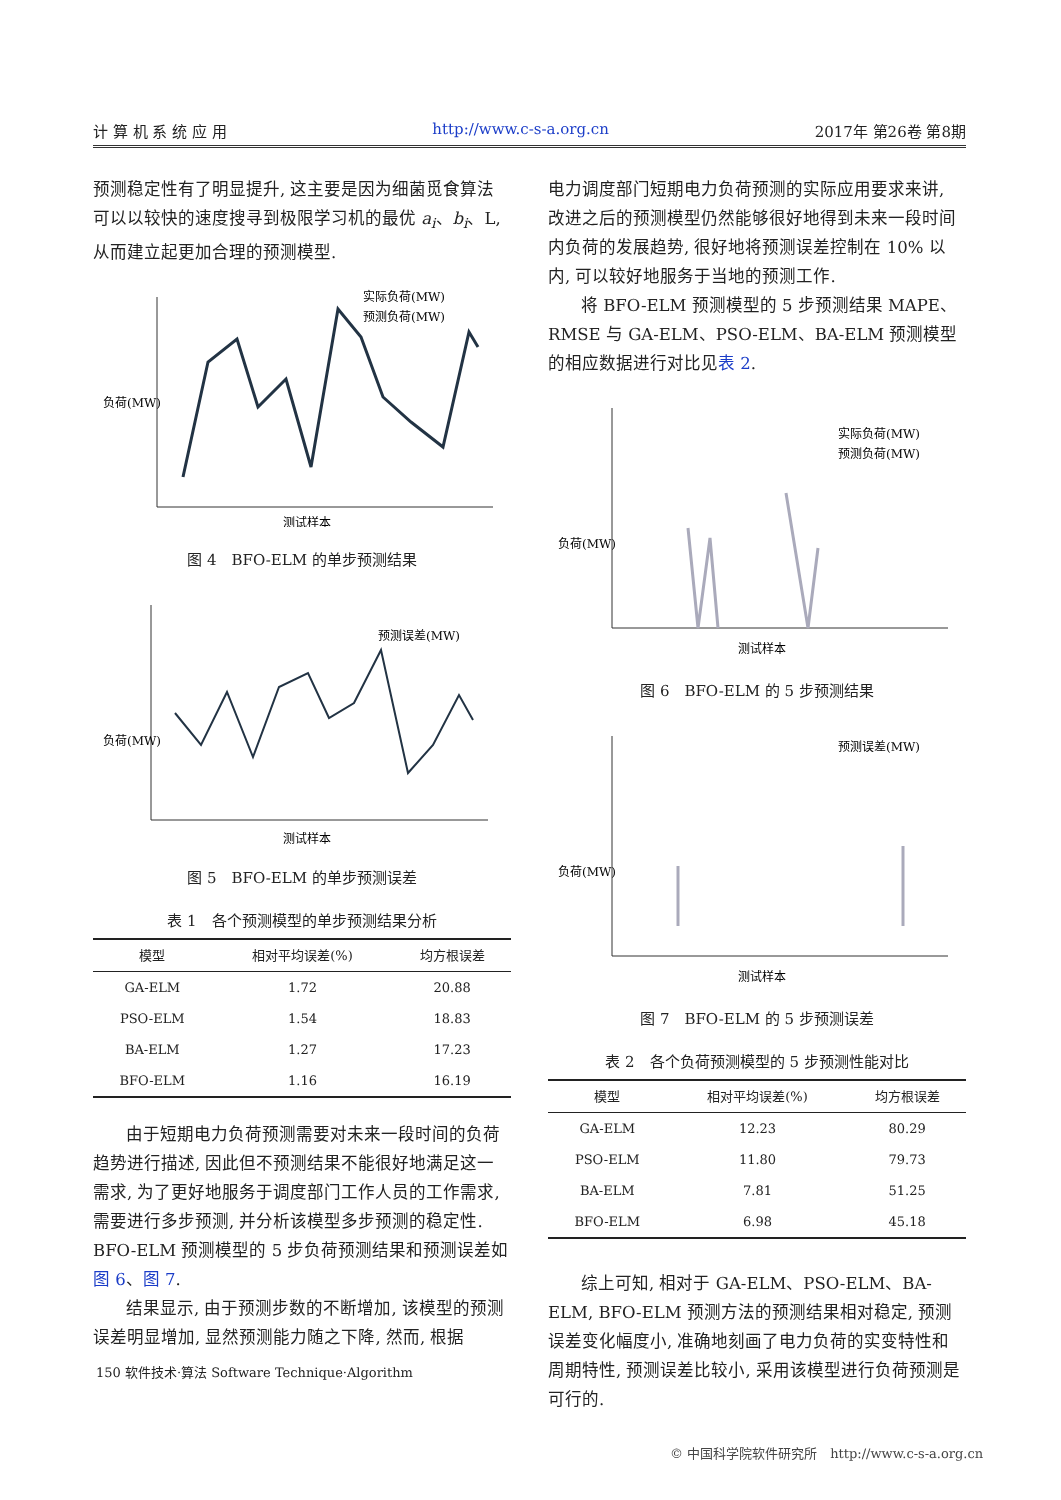计 算 机 系 统 应 用 http://www.c-s-a.org.cn 2017年 第26卷 第8期
预测稳定性有了明显提升, 这主要是因为细菌觅食算法可以以较快的速度搜寻到极限学习机的最优 a<sub>i</sub>、b<sub>i</sub>、L, 从而建立起更加合理的预测模型.
负荷(MW)
实际负荷(MW)
预测负荷(MW)
测试样本
图 4　BFO-ELM 的单步预测结果
负荷(MW)
预测误差(MW)
测试样本
图 5　BFO-ELM 的单步预测误差
表 1　各个预测模型的单步预测结果分析
| 模型 | 相对平均误差(%) | 均方根误差 |
| --- | --- | --- |
| GA-ELM | 1.72 | 20.88 |
| PSO-ELM | 1.54 | 18.83 |
| BA-ELM | 1.27 | 17.23 |
| BFO-ELM | 1.16 | 16.19 |
由于短期电力负荷预测需要对未来一段时间的负荷趋势进行描述, 因此但不预测结果不能很好地满足这一需求, 为了更好地服务于调度部门工作人员的工作需求, 需要进行多步预测, 并分析该模型多步预测的稳定性. BFO-ELM 预测模型的 5 步负荷预测结果和预测误差如图 6、图 7.
结果显示, 由于预测步数的不断增加, 该模型的预测误差明显增加, 显然预测能力随之下降, 然而, 根据
电力调度部门短期电力负荷预测的实际应用要求来讲, 改进之后的预测模型仍然能够很好地得到未来一段时间内负荷的发展趋势, 很好地将预测误差控制在 10% 以内, 可以较好地服务于当地的预测工作.
将 BFO-ELM 预测模型的 5 步预测结果 MAPE、RMSE 与 GA-ELM、PSO-ELM、BA-ELM 预测模型的相应数据进行对比见表 2.
负荷(MW)
实际负荷(MW)
预测负荷(MW)
测试样本
图 6　BFO-ELM 的 5 步预测结果
负荷(MW)
预测误差(MW)
测试样本
图 7　BFO-ELM 的 5 步预测误差
表 2　各个负荷预测模型的 5 步预测性能对比
| 模型 | 相对平均误差(%) | 均方根误差 |
| --- | --- | --- |
| GA-ELM | 12.23 | 80.29 |
| PSO-ELM | 11.80 | 79.73 |
| BA-ELM | 7.81 | 51.25 |
| BFO-ELM | 6.98 | 45.18 |
综上可知, 相对于 GA-ELM、PSO-ELM、BA-ELM, BFO-ELM 预测方法的预测结果相对稳定, 预测误差变化幅度小, 准确地刻画了电力负荷的实变特性和周期特性, 预测误差比较小, 采用该模型进行负荷预测是可行的.
150 软件技术·算法 Software Technique·Algorithm
© 中国科学院软件研究所　http://www.c-s-a.org.cn